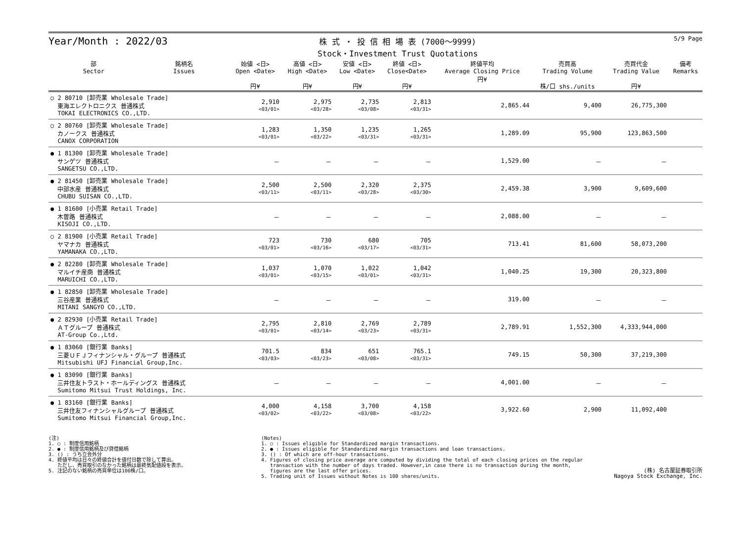Year/Month : 2022/03
株 式 ・ 投 信 相 場 表 (7000～9999)
Stock・Investment Trust Quotations
5/9 Page
| 部 Sector | 銘柄名 Issues | 始値 <日> Open <Date> 円¥ | 高値 <日> High <Date> 円¥ | 安値 <日> Low <Date> 円¥ | 終値 <日> Close<Date> 円¥ | 終値平均 Average Closing Price 円¥ | 売買高 Trading Volume 株/口 shs./units | 売買代金 Trading Value 円¥ | 備考 Remarks |
| --- | --- | --- | --- | --- | --- | --- | --- | --- | --- |
| ○ 2 80710 [卸売業 Wholesale Trade] 東海エレクトロニクス 普通株式 TOKAI ELECTRONICS CO.,LTD. | | 2,910 <03/01> | 2,975 <03/28> | 2,735 <03/08> | 2,813 <03/31> | 2,865.44 | 9,400 | 26,775,300 | |
| ○ 2 80760 [卸売業 Wholesale Trade] カノークス 普通株式 CANOX CORPORATION | | 1,283 <03/01> | 1,350 <03/22> | 1,235 <03/31> | 1,265 <03/31> | 1,289.09 | 95,900 | 123,863,500 | |
| ● 1 81300 [卸売業 Wholesale Trade] サンゲツ 普通株式 SANGETSU CO.,LTD. | | － | － | － | － | 1,529.00 | － | － | |
| ● 2 81450 [卸売業 Wholesale Trade] 中部水産 普通株式 CHUBU SUISAN CO.,LTD. | | 2,500 <03/11> | 2,500 <03/11> | 2,320 <03/28> | 2,375 <03/30> | 2,459.38 | 3,900 | 9,609,600 | |
| ● 1 81600 [小売業 Retail Trade] 木曽路 普通株式 KISOJI CO.,LTD. | | － | － | － | － | 2,088.00 | － | － | |
| ○ 2 81900 [小売業 Retail Trade] ヤマナカ 普通株式 YAMANAKA CO.,LTD. | | 723 <03/01> | 730 <03/16> | 680 <03/17> | 705 <03/31> | 713.41 | 81,600 | 58,073,200 | |
| ● 2 82280 [卸売業 Wholesale Trade] マルイチ産商 普通株式 MARUICHI CO.,LTD. | | 1,037 <03/01> | 1,070 <03/15> | 1,022 <03/01> | 1,042 <03/31> | 1,040.25 | 19,300 | 20,323,800 | |
| ● 1 82850 [卸売業 Wholesale Trade] 三谷産業 普通株式 MITANI SANGYO CO.,LTD. | | － | － | － | － | 319.00 | － | － | |
| ● 2 82930 [小売業 Retail Trade] ＡＴグループ 普通株式 AT-Group Co.,Ltd. | | 2,795 <03/01> | 2,810 <03/14> | 2,769 <03/23> | 2,789 <03/31> | 2,789.91 | 1,552,300 | 4,333,944,000 | |
| ● 1 83060 [銀行業 Banks] 三菱ＵＦＪフィナンシャル・グループ 普通株式 Mitsubishi UFJ Financial Group,Inc. | | 701.5 <03/03> | 834 <03/23> | 651 <03/08> | 765.1 <03/31> | 749.15 | 50,300 | 37,219,300 | |
| ● 1 83090 [銀行業 Banks] 三井住友トラスト・ホールディングス 普通株式 Sumitomo Mitsui Trust Holdings, Inc. | | － | － | － | － | 4,001.00 | － | － | |
| ● 1 83160 [銀行業 Banks] 三井住友フィナンシャルグループ 普通株式 Sumitomo Mitsui Financial Group,Inc. | | 4,000 <03/02> | 4,158 <03/22> | 3,700 <03/08> | 4,158 <03/22> | 3,922.60 | 2,900 | 11,092,400 | |
(注)
1. ○ : 制度信用銘柄
2. ● : 制度信用銘柄及び貸借銘柄
3. () : うち立会外分
4. 終値平均は日々の終値合計を値付日数で除して算出。
ただし、売買取引のなかった銘柄は最終気配値段を表示。
5. 注記のない銘柄の売買単位は100株/口。
(Notes)
1. ○ : Issues eligible for Standardized margin transactions.
2. ● : Issues eligible for Standardized margin transactions and loan transactions.
3. () : Of which are off-hour transactions.
4. Figures of closing price average are computed by dividing the total of each closing prices on the regular
transaction with the number of days traded. However,in case there is no transaction during the month,
figures are the last offer prices.
5. Trading unit of Issues without Notes is 100 shares/units.
(株) 名古屋証券取引所
Nagoya Stock Exchange, Inc.